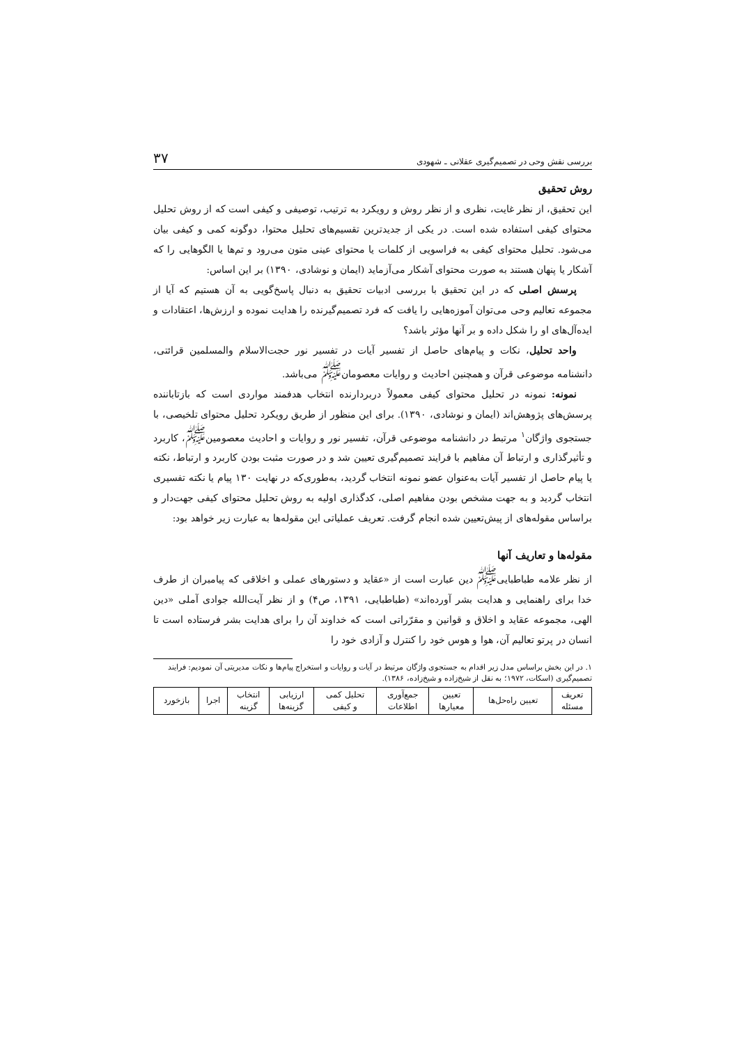بررسی نقش وحی در تصمیم‌گیری عقلانی ـ شهودی ۳۷
روش تحقیق
این تحقیق، از نظر غایت، نظری و از نظر روش و رویکرد به ترتیب، توصیفی و کیفی است که از روش تحلیل محتوای کیفی استفاده شده است. در یکی از جدیدترین تقسیم‌های تحلیل محتوا، دوگونه کمی و کیفی بیان می‌شود. تحلیل محتوای کیفی به فراسویی از کلمات یا محتوای عینی متون می‌رود و تم‌ها یا الگوهایی را که آشکار یا پنهان هستند به صورت محتوای آشکار می‌آزماید (ایمان و نوشادی، ۱۳۹۰) بر این اساس:
پرسش اصلی که در این تحقیق با بررسی ادبیات تحقیق به دنبال پاسخ‌گویی به آن هستیم که آیا از مجموعه تعالیم وحی می‌توان آموزه‌هایی را یافت که فرد تصمیم‌گیرنده را هدایت نموده و ارزش‌ها، اعتقادات و ایده‌آل‌های او را شکل داده و بر آنها مؤثر باشد؟
واحد تحلیل، نکات و پیام‌های حاصل از تفسیر آیات در تفسیر نور حجت‌الاسلام والمسلمین قرائتی، دانشنامه موضوعی قرآن و همچنین احادیث و روایات معصومان<sup>ﷺ</sup> می‌باشد.
نمونه: نمونه در تحلیل محتوای کیفی معمولاً دربردارنده انتخاب هدفمند مواردی است که بازتاباننده پرسش‌های پژوهش‌اند (ایمان و نوشادی، ۱۳۹۰). برای این منظور از طریق رویکرد تحلیل محتوای تلخیصی، با جستجوی واژگان<sup>۱</sup> مرتبط در دانشنامه موضوعی قرآن، تفسیر نور و روایات و احادیث معصومین<sup>ﷺ</sup>، کاربرد و تأثیرگذاری و ارتباط آن مفاهیم با فرایند تصمیم‌گیری تعیین شد و در صورت مثبت بودن کاربرد و ارتباط، نکته یا پیام حاصل از تفسیر آیات به‌عنوان عضو نمونه انتخاب گردید، به‌طوری‌که در نهایت ۱۳۰ پیام یا نکته تفسیری انتخاب گردید و به جهت مشخص بودن مفاهیم اصلی، کدگذاری اولیه به روش تحلیل محتوای کیفی جهت‌دار و براساس مقوله‌های از پیش‌تعیین شده انجام گرفت. تعریف عملیاتی این مقوله‌ها به عبارت زیر خواهد بود:
مقوله‌ها و تعاریف آنها
از نظر علامه طباطبایی<sup>ﷺ</sup> دین عبارت است از «عقاید و دستورهای عملی و اخلاقی که پیامبران از طرف خدا برای راهنمایی و هدایت بشر آورده‌اند» (طباطبایی، ۱۳۹۱، ص۴) و از نظر آیت‌الله جوادی آملی «دین الهی، مجموعه عقاید و اخلاق و قوانین و مقرّراتی است که خداوند آن را برای هدایت بشر فرستاده است تا انسان در پرتو تعالیم آن، هوا و هوس خود را کنترل و آزادی خود را
۱. در این بخش براساس مدل زیر اقدام به جستجوی واژگان مرتبط در آیات و روایات و استخراج پیام‌ها و نکات مدیریتی آن نمودیم: فرایند تصمیم‌گیری (اسکات، ۱۹۷۲؛ به نقل از شیخ‌زاده و شیخ‌زاده، ۱۳۸۶).
| تعریف مسئله | تعیین راه‌حل‌ها | تعیین معیارها | جمع‌آوری اطلاعات | تحلیل کمی و کیفی | ارزیابی گزینه‌ها | انتخاب گزینه | اجرا | بازخورد |